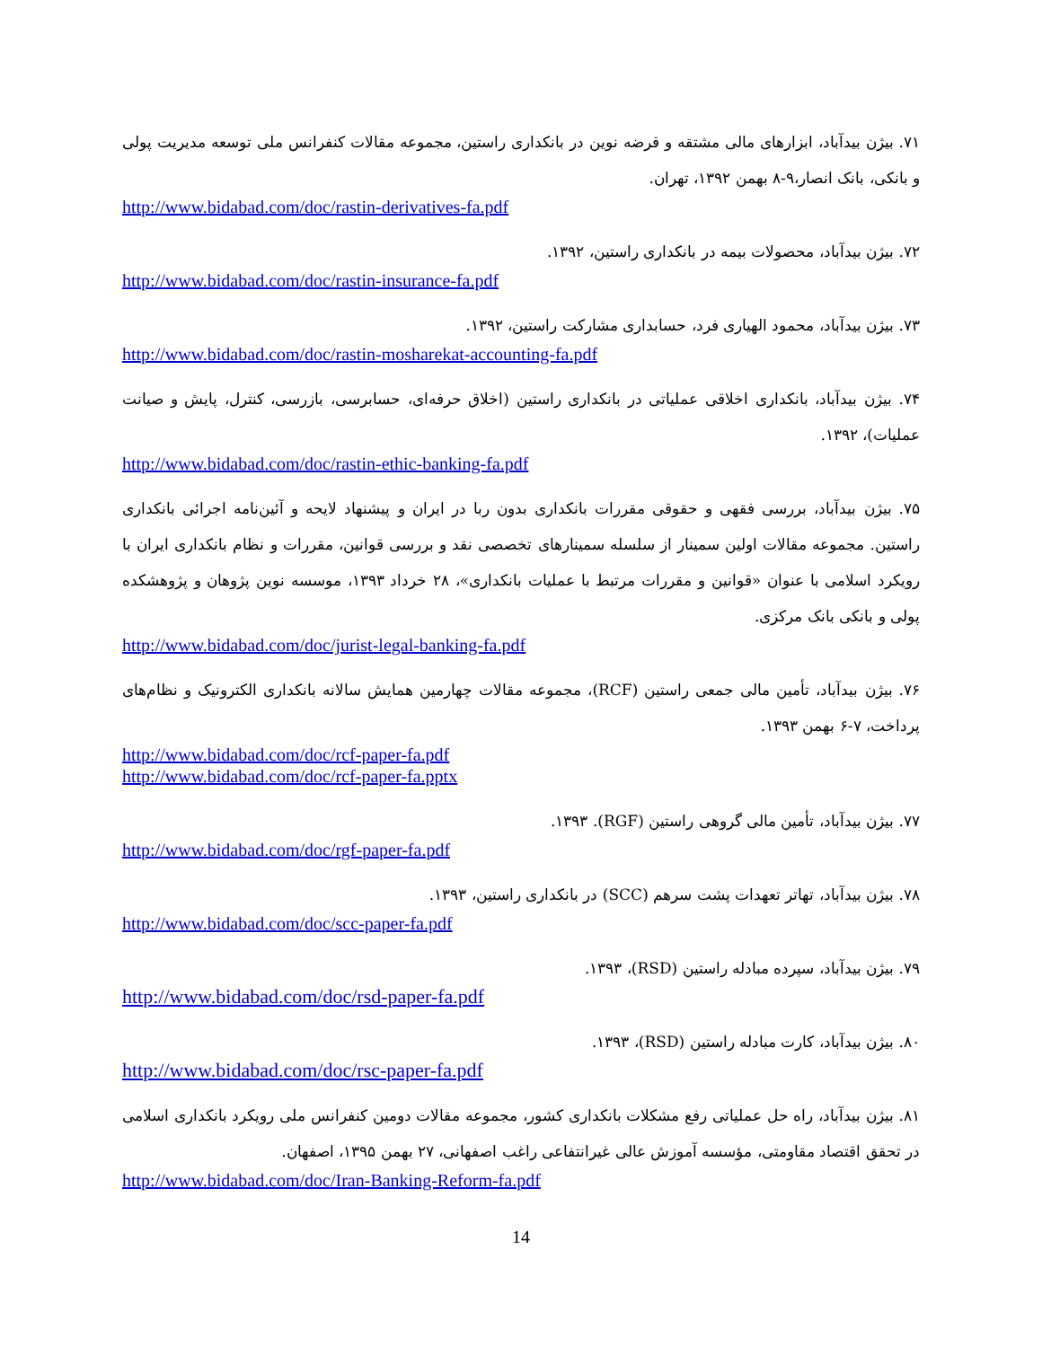۷۱. بیژن بیدآباد، ابزارهای مالی مشتقه و قرضه نوین در بانکداری راستین، مجموعه مقالات کنفرانس ملی توسعه مدیریت پولی و بانکی، بانک انصار،۹-۸ بهمن ۱۳۹۲، تهران.
http://www.bidabad.com/doc/rastin-derivatives-fa.pdf
۷۲. بیژن بیدآباد، محصولات بیمه در بانکداری راستین، ۱۳۹۲.
http://www.bidabad.com/doc/rastin-insurance-fa.pdf
۷۳. بیژن بیدآباد، محمود الهیاری فرد، حسابداری مشارکت راستین، ۱۳۹۲.
http://www.bidabad.com/doc/rastin-mosharekat-accounting-fa.pdf
۷۴. بیژن بیدآباد، بانکداری اخلاقی عملیاتی در بانکداری راستین (اخلاق حرفه‌ای، حسابرسی، بازرسی، کنترل، پایش و صیانت عملیات)، ۱۳۹۲.
http://www.bidabad.com/doc/rastin-ethic-banking-fa.pdf
۷۵. بیژن بیدآباد، بررسی فقهی و حقوقی مقررات بانکداری بدون ربا در ایران و پیشنهاد لایحه و آئین‌نامه اجرائی بانکداری راستین. مجموعه مقالات اولین سمینار از سلسله سمینارهای تخصصی نقد و بررسی قوانین، مقررات و نظام بانکداری ایران با رویکرد اسلامی با عنوان «قوانین و مقررات مرتبط با عملیات بانکداری»، ۲۸ خرداد ۱۳۹۳، موسسه نوین پژوهان و پژوهشکده پولی و بانکی بانک مرکزی.
http://www.bidabad.com/doc/jurist-legal-banking-fa.pdf
۷۶. بیژن بیدآباد، تأمین مالی جمعی راستین (RCF)، مجموعه مقالات چهارمین همایش سالانه بانکداری الکترونیک و نظام‌های پرداخت، ۷-۶ بهمن ۱۳۹۳.
http://www.bidabad.com/doc/rcf-paper-fa.pdf
http://www.bidabad.com/doc/rcf-paper-fa.pptx
۷۷. بیژن بیدآباد، تأمین مالی گروهی راستین (RGF). ۱۳۹۳.
http://www.bidabad.com/doc/rgf-paper-fa.pdf
۷۸. بیژن بیدآباد، تهاتر تعهدات پشت سرهم (SCC) در بانکداری راستین، ۱۳۹۳.
http://www.bidabad.com/doc/scc-paper-fa.pdf
۷۹. بیژن بیدآباد، سپرده مبادله راستین (RSD)، ۱۳۹۳.
http://www.bidabad.com/doc/rsd-paper-fa.pdf
۸۰. بیژن بیدآباد، کارت مبادله راستین (RSD)، ۱۳۹۳.
http://www.bidabad.com/doc/rsc-paper-fa.pdf
۸۱. بیژن بیدآباد، راه حل عملیاتی رفع مشکلات بانکداری کشور، مجموعه مقالات دومین کنفرانس ملی رویکرد بانکداری اسلامی در تحقق اقتصاد مقاومتی، مؤسسه آموزش عالی غیرانتفاعی راغب اصفهانی، ۲۷ بهمن ۱۳۹۵، اصفهان.
http://www.bidabad.com/doc/Iran-Banking-Reform-fa.pdf
14